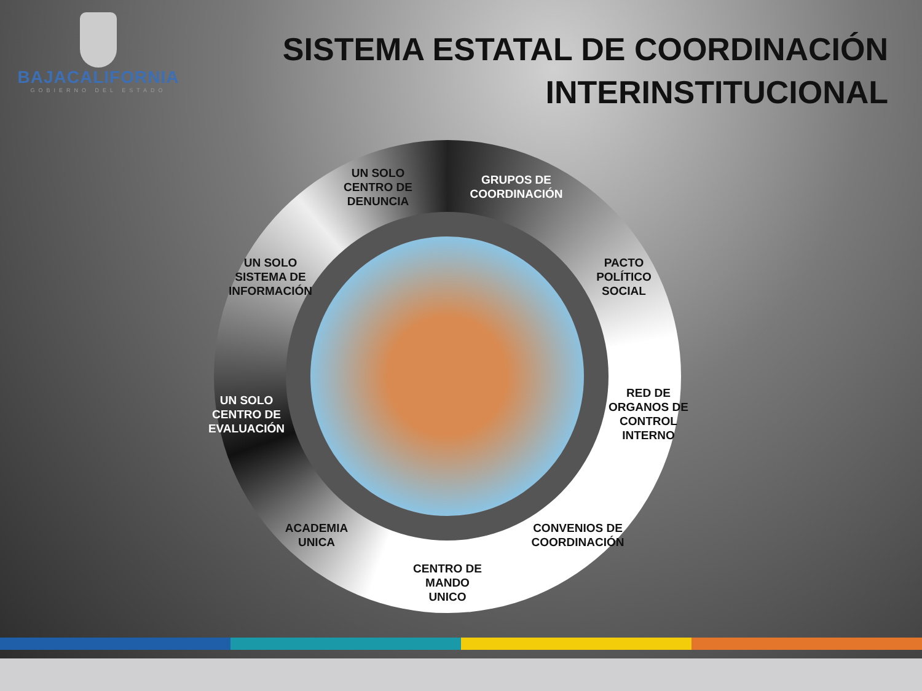BAJACALIFORNIA
GOBIERNO DEL ESTADO
SISTEMA ESTATAL DE COORDINACIÓN
INTERINSTITUCIONAL
UN SOLO
CENTRO DE
DENUNCIA
GRUPOS DE
COORDINACIÓN
PACTO
POLÍTICO
SOCIAL
RED DE
ORGANOS DE
CONTROL
INTERNO
CONVENIOS DE
COORDINACIÓN
CENTRO DE
MANDO
UNICO
ACADEMIA
UNICA
UN SOLO
CENTRO DE
EVALUACIÓN
UN SOLO
SISTEMA DE
INFORMACIÓN